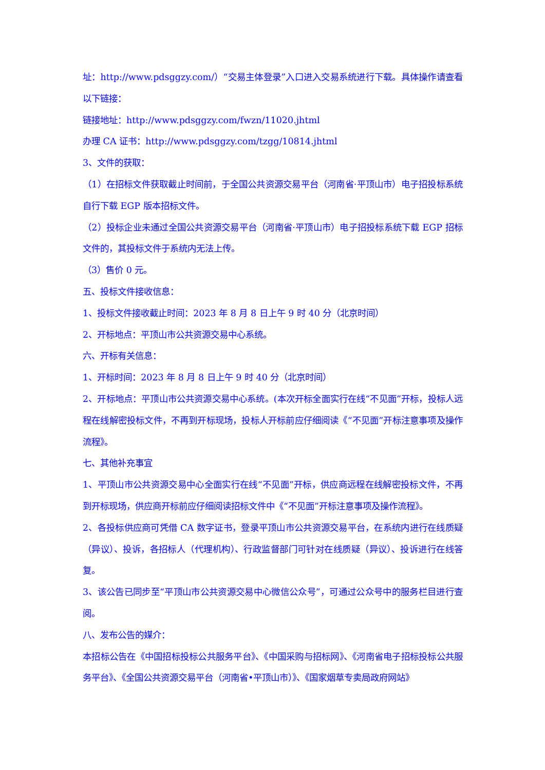址：http://www.pdsggzy.com/）“交易主体登录”入口进入交易系统进行下载。具体操作请查看以下链接：
链接地址：http://www.pdsggzy.com/fwzn/11020.jhtml
办理 CA 证书：http://www.pdsggzy.com/tzgg/10814.jhtml
3、文件的获取：
（1）在招标文件获取截止时间前，于全国公共资源交易平台（河南省·平顶山市）电子招投标系统自行下载 EGP 版本招标文件。
（2）投标企业未通过全国公共资源交易平台（河南省·平顶山市）电子招投标系统下载 EGP 招标文件的，其投标文件于系统内无法上传。
（3）售价 0 元。
五、投标文件接收信息：
1、投标文件接收截止时间：2023 年 8 月 8 日上午 9 时 40 分（北京时间）
2、开标地点：平顶山市公共资源交易中心系统。
六、开标有关信息：
1、开标时间：2023 年 8 月 8 日上午 9 时 40 分（北京时间）
2、开标地点：平顶山市公共资源交易中心系统。(本次开标全面实行在线“不见面”开标，投标人远程在线解密投标文件，不再到开标现场，投标人开标前应仔细阅读《“不见面”开标注意事项及操作流程》。
七、其他补充事宜
1、平顶山市公共资源交易中心全面实行在线“不见面”开标，供应商远程在线解密投标文件，不再到开标现场，供应商开标前应仔细阅读招标文件中《“不见面”开标注意事项及操作流程》。
2、各投标供应商可凭借 CA 数字证书，登录平顶山市公共资源交易平台，在系统内进行在线质疑（异议）、投诉，各招标人（代理机构）、行政监督部门可针对在线质疑（异议）、投诉进行在线答复。
3、该公告已同步至“平顶山市公共资源交易中心微信公众号”，可通过公众号中的服务栏目进行查阅。
八、发布公告的媒介：
本招标公告在《中国招标投标公共服务平台》、《中国采购与招标网》、《河南省电子招标投标公共服务平台》、《全国公共资源交易平台（河南省•平顶山市）》、《国家烟草专卖局政府网站》